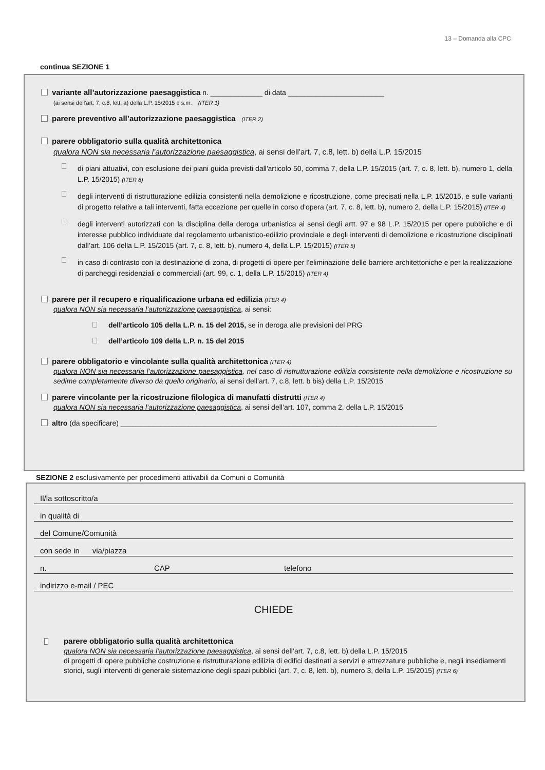13 – Domanda alla CPC
continua SEZIONE 1
variante all’autorizzazione paesaggistica n. _____________ di data ________________________
(ai sensi dell’art. 7, c.8, lett. a) della L.P. 15/2015 e s.m. (ITER 1)
parere preventivo all’autorizzazione paesaggistica (ITER 2)
parere obbligatorio sulla qualità architettonica
qualora NON sia necessaria l’autorizzazione paesaggistica, ai sensi dell’art. 7, c.8, lett. b) della L.P. 15/2015
di piani attuativi, con esclusione dei piani guida previsti dall'articolo 50, comma 7, della L.P. 15/2015 (art. 7, c. 8, lett. b), numero 1, della L.P. 15/2015) (ITER 8)
degli interventi di ristrutturazione edilizia consistenti nella demolizione e ricostruzione, come precisati nella L.P. 15/2015, e sulle varianti di progetto relative a tali interventi, fatta eccezione per quelle in corso d'opera (art. 7, c. 8, lett. b), numero 2, della L.P. 15/2015) (ITER 4)
degli interventi autorizzati con la disciplina della deroga urbanistica ai sensi degli artt. 97 e 98 L.P. 15/2015 per opere pubbliche e di interesse pubblico individuate dal regolamento urbanistico-edilizio provinciale e degli interventi di demolizione e ricostruzione disciplinati dall’art. 106 della L.P. 15/2015 (art. 7, c. 8, lett. b), numero 4, della L.P. 15/2015) (ITER 5)
in caso di contrasto con la destinazione di zona, di progetti di opere per l’eliminazione delle barriere architettoniche e per la realizzazione di parcheggi residenziali o commerciali (art. 99, c. 1, della L.P. 15/2015) (ITER 4)
parere per il recupero e riqualificazione urbana ed edilizia (ITER 4)
qualora NON sia necessaria l’autorizzazione paesaggistica, ai sensi:
dell’articolo 105 della L.P. n. 15 del 2015, se in deroga alle previsioni del PRG
dell’articolo 109 della L.P. n. 15 del 2015
parere obbligatorio e vincolante sulla qualità architettonica (ITER 4)
qualora NON sia necessaria l’autorizzazione paesaggistica, nel caso di ristrutturazione edilizia consistente nella demolizione e ricostruzione su sedime completamente diverso da quello originario, ai sensi dell’art. 7, c.8, lett. b bis) della L.P. 15/2015
parere vincolante per la ricostruzione filologica di manufatti distrutti (ITER 4)
qualora NON sia necessaria l’autorizzazione paesaggistica, ai sensi dell’art. 107, comma 2, della L.P. 15/2015
altro (da specificare) _______________________________________________________________________________
SEZIONE 2 esclusivamente per procedimenti attivabili da Comuni o Comunità
Il/la sottoscritto/a
in qualità di
del Comune/Comunità
con sede in via/piazza
n. CAP telefono
indirizzo e-mail / PEC
CHIEDE
parere obbligatorio sulla qualità architettonica
qualora NON sia necessaria l’autorizzazione paesaggistica, ai sensi dell’art. 7, c.8, lett. b) della L.P. 15/2015
di progetti di opere pubbliche costruzione e ristrutturazione edilizia di edifici destinati a servizi e attrezzature pubbliche e, negli insediamenti storici, sugli interventi di generale sistemazione degli spazi pubblici (art. 7, c. 8, lett. b), numero 3, della L.P. 15/2015) (ITER 6)